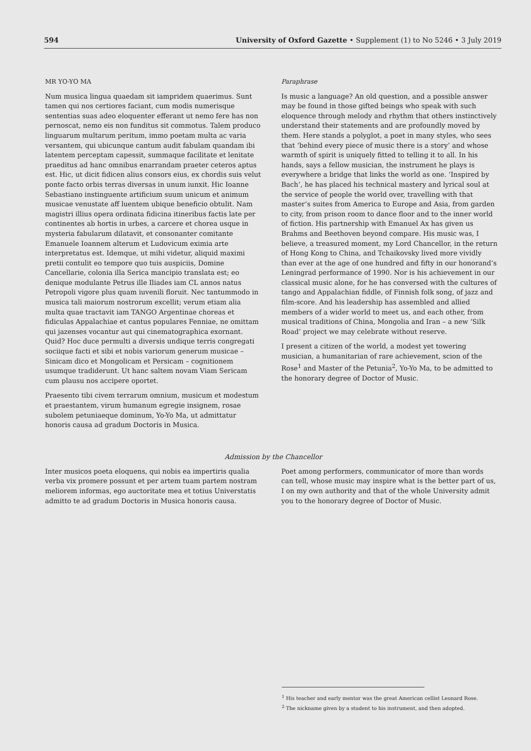594 University of Oxford Gazette • Supplement (1) to No 5246 • 3 July 2019
MR YO-YO MA
Num musica lingua quaedam sit iampridem quaerimus. Sunt tamen qui nos certiores faciant, cum modis numerisque sententias suas adeo eloquenter efferant ut nemo fere has non pernoscat, nemo eis non funditus sit commotus. Talem produco linguarum multarum peritum, immo poetam multa ac varia versantem, qui ubicunque cantum audit fabulam quandam ibi latentem perceptam capessit, summaque facilitate et lenitate praeditus ad hanc omnibus enarrandam praeter ceteros aptus est. Hic, ut dicit fidicen alius consors eius, ex chordis suis velut ponte facto orbis terras diversas in unum iunxit. Hic Ioanne Sebastiano instinguente artificium suum unicum et animum musicae venustate aff luentem ubique beneficio obtulit. Nam magistri illius opera ordinata fidicina itineribus factis late per continentes ab hortis in urbes, a carcere et chorea usque in mysteria fabularum dilatavit, et consonanter comitante Emanuele Ioannem alterum et Ludovicum eximia arte interpretatus est. Idemque, ut mihi videtur, aliquid maximi pretii contulit eo tempore quo tuis auspiciis, Domine Cancellarie, colonia illa Serica mancipio translata est; eo denique modulante Petrus ille Iliades iam CL annos natus Petropoli vigore plus quam iuvenili floruit. Nec tantummodo in musica tali maiorum nostrorum excellit; verum etiam alia multa quae tractavit iam TANGO Argentinae choreas et fidiculas Appalachiae et cantus populares Fenniae, ne omittam qui jazenses vocantur aut qui cinematographica exornant. Quid? Hoc duce permulti a diversis undique terris congregati sociique facti et sibi et nobis variorum generum musicae – Sinicam dico et Mongolicam et Persicam – cognitionem usumque tradiderunt. Ut hanc saltem novam Viam Sericam cum plausu nos accipere oportet.
Praesento tibi civem terrarum omnium, musicum et modestum et praestantem, virum humanum egregie insignem, rosae subolem petuniaeque dominum, Yo-Yo Ma, ut admittatur honoris causa ad gradum Doctoris in Musica.
Paraphrase
Is music a language? An old question, and a possible answer may be found in those gifted beings who speak with such eloquence through melody and rhythm that others instinctively understand their statements and are profoundly moved by them. Here stands a polyglot, a poet in many styles, who sees that ‘behind every piece of music there is a story’ and whose warmth of spirit is uniquely fitted to telling it to all. In his hands, says a fellow musician, the instrument he plays is everywhere a bridge that links the world as one. ‘Inspired by Bach’, he has placed his technical mastery and lyrical soul at the service of people the world over, travelling with that master’s suites from America to Europe and Asia, from garden to city, from prison room to dance floor and to the inner world of fiction. His partnership with Emanuel Ax has given us Brahms and Beethoven beyond compare. His music was, I believe, a treasured moment, my Lord Chancellor, in the return of Hong Kong to China, and Tchaikovsky lived more vividly than ever at the age of one hundred and fifty in our honorand’s Leningrad performance of 1990. Nor is his achievement in our classical music alone, for he has conversed with the cultures of tango and Appalachian fiddle, of Finnish folk song, of jazz and film-score. And his leadership has assembled and allied members of a wider world to meet us, and each other, from musical traditions of China, Mongolia and Iran – a new ‘Silk Road’ project we may celebrate without reserve.
I present a citizen of the world, a modest yet towering musician, a humanitarian of rare achievement, scion of the Rose<sup>1</sup> and Master of the Petunia<sup>2</sup>, Yo-Yo Ma, to be admitted to the honorary degree of Doctor of Music.
Admission by the Chancellor
Inter musicos poeta eloquens, qui nobis ea impertiris qualia verba vix promere possunt et per artem tuam partem nostram meliorem informas, ego auctoritate mea et totius Universtatis admitto te ad gradum Doctoris in Musica honoris causa.
Poet among performers, communicator of more than words can tell, whose music may inspire what is the better part of us, I on my own authority and that of the whole University admit you to the honorary degree of Doctor of Music.
<sup>1</sup> His teacher and early mentor was the great American cellist Leonard Rose.
<sup>2</sup> The nickname given by a student to his instrument, and then adopted.